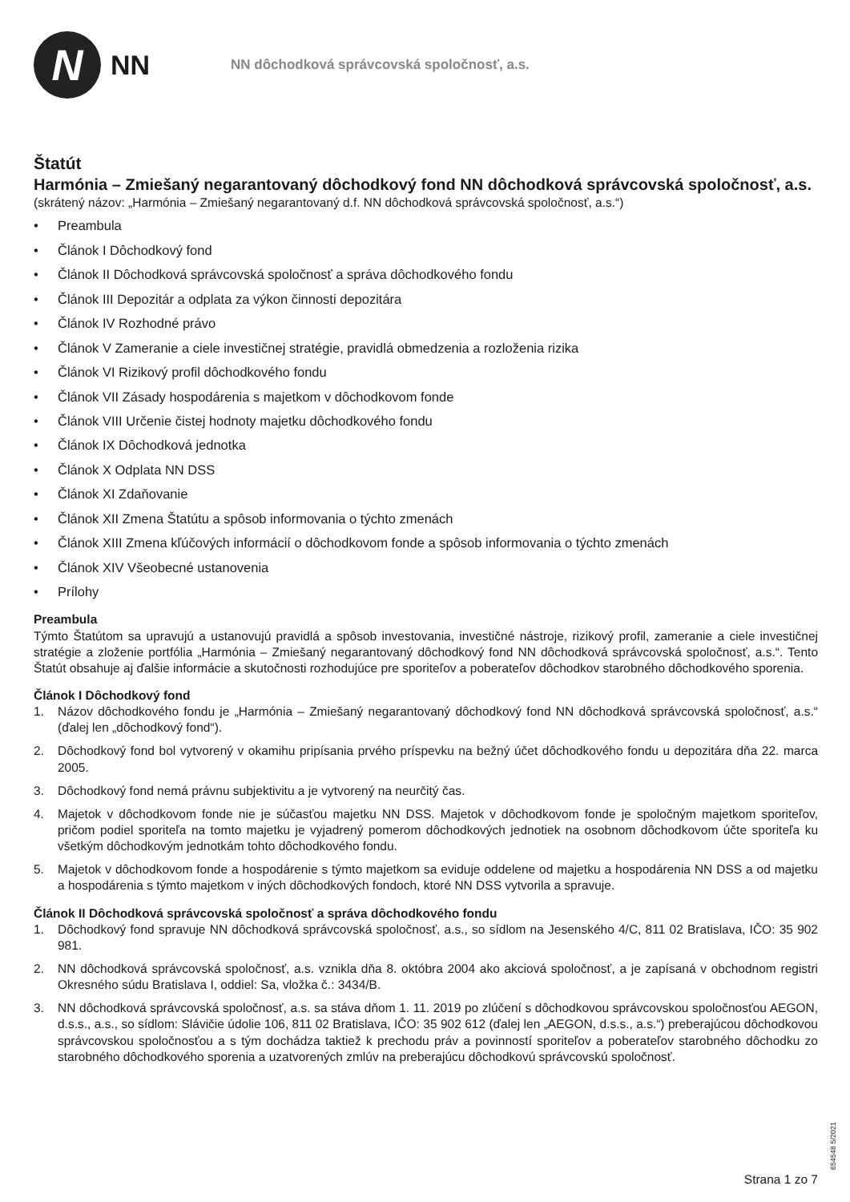N
NN
NN dôchodková správcovská spoločnosť, a.s.
Štatút
Harmónia – Zmiešaný negarantovaný dôchodkový fond NN dôchodková správcovská spoločnosť, a.s.
(skrátený názov: „Harmónia – Zmiešaný negarantovaný d.f. NN dôchodková správcovská spoločnosť, a.s.“)
• Preambula
• Článok I Dôchodkový fond
• Článok II Dôchodková správcovská spoločnosť a správa dôchodkového fondu
• Článok III Depozitár a odplata za výkon činnosti depozitára
• Článok IV Rozhodné právo
• Článok V Zameranie a ciele investičnej stratégie, pravidlá obmedzenia a rozloženia rizika
• Článok VI Rizikový profil dôchodkového fondu
• Článok VII Zásady hospodárenia s majetkom v dôchodkovom fonde
• Článok VIII Určenie čistej hodnoty majetku dôchodkového fondu
• Článok IX Dôchodková jednotka
• Článok X Odplata NN DSS
• Článok XI Zdaňovanie
• Článok XII Zmena Štatútu a spôsob informovania o týchto zmenách
• Článok XIII Zmena kľúčových informácií o dôchodkovom fonde a spôsob informovania o týchto zmenách
• Článok XIV Všeobecné ustanovenia
• Prílohy
Preambula
Týmto Štatútom sa upravujú a ustanovujú pravidlá a spôsob investovania, investičné nástroje, rizikový profil, zameranie a ciele investičnej stratégie a zloženie portfólia „Harmónia – Zmiešaný negarantovaný dôchodkový fond NN dôchodková správcovská spoločnosť, a.s.“. Tento Štatút obsahuje aj ďalšie informácie a skutočnosti rozhodujúce pre sporiteľov a poberateľov dôchodkov starobného dôchodkového sporenia.
Článok I Dôchodkový fond
1. Názov dôchodkového fondu je „Harmónia – Zmiešaný negarantovaný dôchodkový fond NN dôchodková správcovská spoločnosť, a.s.“ (ďalej len „dôchodkový fond“).
2. Dôchodkový fond bol vytvorený v okamihu pripísania prvého príspevku na bežný účet dôchodkového fondu u depozitára dňa 22. marca 2005.
3. Dôchodkový fond nemá právnu subjektivitu a je vytvorený na neurčitý čas.
4. Majetok v dôchodkovom fonde nie je súčasťou majetku NN DSS. Majetok v dôchodkovom fonde je spoločným majetkom sporiteľov, pričom podiel sporiteľa na tomto majetku je vyjadrený pomerom dôchodkových jednotiek na osobnom dôchodkovom účte sporiteľa ku všetkým dôchodkovým jednotkám tohto dôchodkového fondu.
5. Majetok v dôchodkovom fonde a hospodárenie s týmto majetkom sa eviduje oddelene od majetku a hospodárenia NN DSS a od majetku a hospodárenia s týmto majetkom v iných dôchodkových fondoch, ktoré NN DSS vytvorila a spravuje.
Článok II Dôchodková správcovská spoločnosť a správa dôchodkového fondu
1. Dôchodkový fond spravuje NN dôchodková správcovská spoločnosť, a.s., so sídlom na Jesenského 4/C, 811 02 Bratislava, IČO: 35 902 981.
2. NN dôchodková správcovská spoločnosť, a.s. vznikla dňa 8. októbra 2004 ako akciová spoločnosť, a je zapísaná v obchodnom registri Okresného súdu Bratislava I, oddiel: Sa, vložka č.: 3434/B.
3. NN dôchodková správcovská spoločnosť, a.s. sa stáva dňom 1. 11. 2019 po zlúčení s dôchodkovou správcovskou spoločnosťou AEGON, d.s.s., a.s., so sídlom: Slávičie údolie 106, 811 02 Bratislava, IČO: 35 902 612 (ďalej len „AEGON, d.s.s., a.s.“) preberajúcou dôchodkovou správcovskou spoločnosťou a s tým dochádza taktiež k prechodu práv a povinností sporiteľov a poberateľov starobného dôchodku zo starobného dôchodkového sporenia a uzatvorených zmlúv na preberajúcu dôchodkovú správcovskú spoločnosť.
654548 5/2021
Strana 1 zo 7